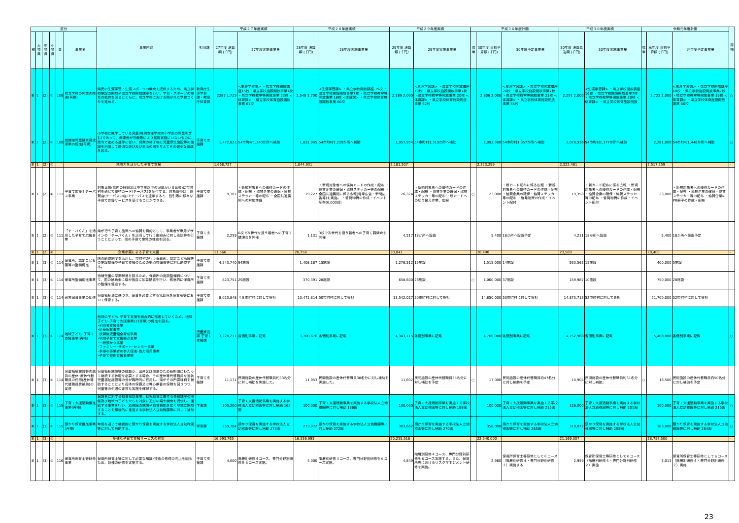| 区分 | | | | | | 事業内容 | 担当課 | 平成２７年度実績 | | 平成２８年度実績 | | 平成２９年度実績 | | 平成３０年度計画 | | | 平成３０年度実績 | | 令和元年度計画 | | | 再掲 |
| --- | --- | --- | --- | --- | --- | --- | --- | --- | --- | --- | --- | --- | --- | --- | --- | --- | --- | --- | --- | --- | --- | --- |
| 柱 | 大項目 | 中項目 | 小項目 | 頁 | 事業名 | | | 27年度 決算額 (千円) | 27年度実施事業量 | 28年度 決算額 (千円) | 28年度実施事業量 | 29年度 決算額 (千円) | 29年度実施事業量 | 県単 | 30年度 当初予算額 (千円) | 30年度予定事業量 | 30年度 決算見込額 (千円) | 30年度実施事業量 | 県単 | 元年度 当初予算額 (千円) | 元年度予定事業量 | |
| Ⅲ | 1 | (2) | ① | 109 | 県立学校の開放の推進(再掲) | 県民の生涯学習・生涯スポーツの機会を提供するため、県立学校施設の開放や県立学校開放講座を行い、学習・スポーツの機会の拡充を図るとともに、県立学校における開かれた学校づくりを進める。 | 教育庁生涯学習課・教育庁体育課 | 2287 1,725 | <生涯学習課> ・県立学校開放講座15校・県立学校施設開放事業7校 ・県立学校教室等開放事業 23校 <体育課> ・県立学校体育施設開放事業 61校 | 2,548 1,700 | <生涯学習課> ・県立学校開放講座 19校 ・県立学校施設開放事業7校 ・県立学校教室等開放事業 18校 <体育課> ・県立学校体育施設開放事業 60校 | 2,189 2,000 | <生涯学習課> ・県立学校開放講座 19校 ・県立学校施設開放事業7校 ・県立学校教室等開放事業 20校 <体育課> ・県立学校体育施設開放事業 62校 | | 2,806 2,000 | <生涯学習課> ・県立学校開放講座 24校 ・県立学校施設開放事業7校 ・県立学校教室等開放事業 21校 <体育課> ・県立学校体育施設開放事業 65校 | 2,291 2,000 | <生涯学習課> ・県立学校開放講座 16校 ・県立学校施設開放事業7校 ・県立学校教室等開放事業 20校 <体育課> ・県立学校体育施設開放 | | 2,723 2,000 | <生涯学習課> ・県立学校開放講座 18校 ・県立学校施設開放事業7校 ・県立学校教室等開放事業 19校 <体育課> ・県立学校体育施設開放事業 66校 | ○ |
| Ⅲ | 1 | (2) | ① | 109 | 放課後児童健全育成事業の促進(再掲) | 小学校に就学している児童(特別支援学校の小学部の児童を含む)であって、保護者が労働等により昼間家庭にいないものに、政令で定める基準に従い、授業の終了後に児童厚生施設等の施設を利用して適切な遊び及び生活の場を与えてその健全な育成を図る。 | 子育て支援課 | 1,472,821 | 54市町村1,140か所へ補助 | 1,631,945 | 54市町村1,229か所へ補助 | 1,957,954 | 54市町村1,319か所へ補助 | | 2,092,300 | 54市町村1,357か所へ補助 | 2,070,936 | 54市町村1,377か所へ補助 | | 2,281,000 | 54市町村1,446か所へ補助 | ○ |
| Ⅲ | 1 | (2) | ① | | 地域力を活かした子育て支援 | | | 1,668,727 | | 1,844,931 | | 2,181,307 | | | 2,323,299 | | 2,322,461 | | | 2,517,259 | | - |
| Ⅲ | 1 | (2) | ② | 111 | 子育て応援！チーパス事業 | 対象世帯(県内の妊婦又は中学生以下の児童がいる世帯)に市町村を通じて優待カード(チーパス)を配付する。対象世帯は、協賛店(チーパスの店)でチーパスを提示すると、割引等の様々な子育て応援サービスを受けることができる。 | 子育て支援課 | 9,307 | ・新規対象者への優待カードの作成・配布 ・協賛企業の確保・協賛ステッカー等の配布 ・全国共通展開への対応準備 | 19,227 | ・新規対象者への優待カードの作成・配布 ・協賛企業の確保・協賛ステッカー等の配布 ・全国共通展開に係る広報(電車広告・新聞広告等)を実施。 ・啓発物資の作成・イベント配布(6,000部) | 26,324 | ・新規対象者への優待カードの作成・配布 ・協賛企業の確保・協賛ステッカー等の配布 ・新カードへの切り替え作業、広報 | ○ | 23,000 | ・新カード配布に係る広報 ・新規対象者への優待カードの作成・配布 ・協賛企業の確保・協賛ステッカー等の配布 ・啓発物資の作成・イベント配付 | 19,358 | ・新カード配布に係る広報 ・新規対象者への優待カードの作成・配布 ・協賛企業の確保・協賛ステッカー等の配布 ・啓発物資の作成・イベント配付 | | 23,000 | ・新規対象者への優待カードの作成・配布 ・協賛企業の確保・協賛ステッカー等の配布 ・協賛企業のPR冊子の作成・配布 | |
| Ⅲ | 1 | (2) | ② | 111 | 「チーバくん」を活用した子育て応援事業 | 県が行う子育て施策への協賛を目的として、事業者が専用デザインの「チーバくん」を活用して行う取組みに対し承認等を行うことによって、県の子育て施策の推進を図る。 | 子育て支援課 | 2,259 | 6校で次世代を担う若者への子育て講演会を開催 | 1,131 | 3校で次世代を担う若者への子育て講演会を開催 | 4,517 | 18か所へ設置 | | 5,400 | 18か所へ設置予定 | 4,211 | 18か所へ設置 | | 5,400 | 18か所へ設置予定 | |
| Ⅲ | 1 | (2) | ② | | 企業参画による子育て支援 | | | 11,566 | | 20,358 | | 30,841 | | | 28,400 | | 23,569 | | | 28,400 | | - |
| Ⅲ | 1 | (3) | ① | 114 | 保育所、認定こども園等の整備促進 | 国の助成制度を活用し、市町村の行う保育所、認定こども園等の施設整備や子育て支援のための拠点整備費等に対し助成する。 | 子育て支援課 | 4,543,740 | 94施設 | 1,408,187 | 15施設 | 1,276,512 | 15施設 | | 1,515,000 | 14施設 | 930,563 | 15施設 | | 400,000 | 5施設 | |
| Ⅲ | 1 | (3) | ① | 114 | 保育所整備促進事業 | 待機児童の早期解消を図るため、保育所の施設整備費について、国の補助金に県が独自に加算措置を行い、緊急的に保育所の整備を促進する。 | 子育て支援課 | 823,751 | 29施設 | 370,391 | 28施設 | 658,600 | 26施設 | ○ | 1,000,000 | 37施設 | 159,987 | 10施設 | | 750,000 | 28施設 | |
| Ⅲ | 1 | (3) | ① | 114 | 通常保育事業の促進 | 児童福祉法に基づき、保育を必要とする乳幼児を保育所等において保育する。 | 子育て支援課 | 8,023,848 | ４８市町村に対して負担 | 10,471,814 | 50市町村に対して負担 | 13,542,027 | 50市町村に対して負担 | | 14,850,000 | 50市町村に対して負担 | 14,875,713 | 52市町村に対して負担 | | 21,700,000 | 52市町村に対して負担 | |
| Ⅲ | 1 | (3) | ① | 114 | 地域子ども･子育て支援事業(再掲) | 地域の子ども･子育て支援を総合的に推進していくため、地域子ども･子育て支援事業(13事業)の促進を図る。 ･利用者支援事業 ･延長保育事業 ･放課後児童健全育成事業 ･地域子育て支援拠点事業 ･一時預かり事業 ･ファミリー･サポート･センター事業 ･多様な事業者の参入促進･能力活用事業 ･子育て短期支援事業等 | 児童家庭課 子育て支援課 | 3,228,271 | 各個別事業に記載 | 3,700,676 | 各個別事業に記載 | 4,343,115 | 各個別事業に記載 | | 4,700,000 | 各個別事業に記載 | 4,752,968 | 各個別事業に記載 | | 5,408,000 | 各個別事業に記載 | ○ |
| Ⅲ | 1 | (3) | ① | 114 | 児童福祉施設等の職員の産休･療休代替職員の任用(産休等代替職員費補助)の促進 | 児童福祉施設等の職員が、出産又は傷病のため長期間にわたって継続する休暇を必要とする場合、その産休等代替職員を当該児童福祉施設等の長が臨時的に任用し、県がその所要経費を補助することにより母体の保護又は専心療養の保障を図りつつ、児童等の処遇の正常な実施を確保する。 | 子育て支援課 | 11,171 | 民間施設の産休代替職員約33名分に対し補助を実施した。 | 11,953 | 民間施設の産休代替職員38名分に対し補助を実施した。 | 11,602 | 民間施設の産休代替職員35名分に対し補助を予定 | ○ | 17,000 | 民間施設の産休代替職員約47名分に対し補助を予定 | 10,904 | 民間施設の産休代替職員約31名分に対し補助。 | ○ | 16,500 | 民間施設の産休代替職員約50名分に対し補助を予定 | |
| Ⅲ | 1 | (3) | ① | 115 | 子育て支援活動推進事業(再掲) | 保護者に対する教育相談事業、幼児教育に関する各種講座の開催及び地域の子どもたちを対象に遊びの場や機会を提供し、援助する事業を行い、幼稚園の施設や教育機能を広く地域に開放することを積極的に推進する学校法人立幼稚園等に対して補助する。 | 学事課 | 103,200 | 子育て支援活動事業を実施する学校法人立幼稚園等に対し補助 168園 | 100,000 | 子育て支援活動事業を実施する学校法人立幼稚園等に対し補助 186園 | 100,000 | 子育て支援活動事業を実施する学校法人立幼稚園等に対し補助 198園 | | 100,000 | 子育て支援活動事業を実施する学校法人立幼稚園等に対し補助 215園 | 128,000 | 子育て支援活動事業を実施する学校法人立幼稚園等に対し補助 201園 | | 100,000 | 子育て支援活動事業を実施する学校法人立幼稚園等に対し補助 215園 | ○ |
| Ⅲ | 1 | (3) | ① | 115 | 預かり保育推進事業(再掲) | 年間を通じて継続的に預かり保育を実施する学校法人立幼稚園等に対して補助する。 | 学事課 | 259,784 | 預かり保育を実施する学校法人立幼稚園等に対し補助 273園 | 273,972 | 預かり保育を実施する学校法人立幼稚園等に対し補助 272園 | 303,662 | 預かり保育を実施する学校法人立幼稚園等に対し補助 270園 | | 358,000 | 預かり保育を実施する学校法人立幼稚園等に対し補助 265園 | 310,872 | 預かり保育を実施する学校法人立幼稚園等に対し補助 255園 | | 383,000 | 預かり保育を実施する学校法人立幼稚園等に対し補助 264園 | ○ |
| Ⅲ | 1 | (3) | ① | | 多様な子育て支援サービスの充実 | | | 16,993,765 | | 16,336,993 | | 20,235,518 | | | 22,540,000 | | 21,169,007 | | | 28,757,500 | | - |
| Ⅲ | 1 | (3) | ② | 116 | 保育所保育士等研修事業 | 保育所保育士等に対して必要な知識･技術の修得の向上を図るため、各種の研修を実施する。 | 子育て支援課 | 4,000 | 階層別研修４コース、専門分野別研修を６コース実施。 | 4,000 | 階層別研修４コース、専門分野別研修を６コース実施。 | 4,849 | 階層別研修４コース、専門分野別研修を６コース実施する。また、保育所等におけるリスクマネジメント研修を実施。 | | 2,960 | 保育所保育士等研修として６コース（階層別研修４・専門分野別研修２）実施する | 2,959 | 保育所保育士等研修として６コース（階層別研修４・専門分野別研修２）実施 | | 3,013 | 保育所保育士等研修として６コース（階層別研修４・専門分野別研修２）実施 | |
23